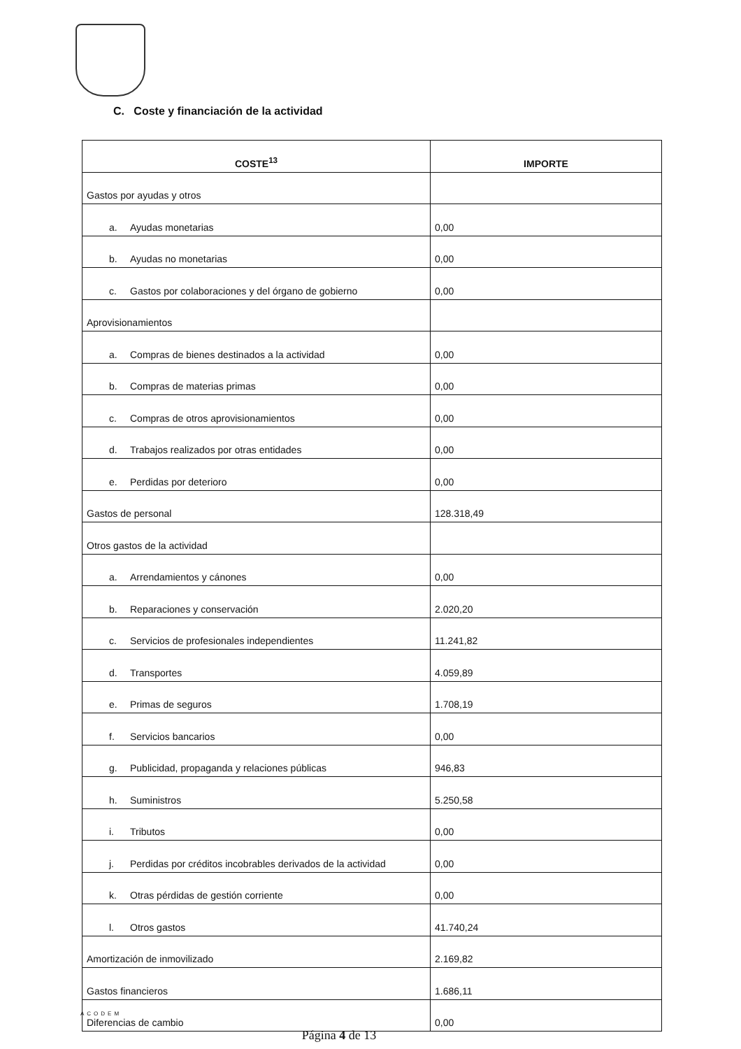C. Coste y financiación de la actividad
| COSTE<sup>13</sup> | IMPORTE |
| --- | --- |
| Gastos por ayudas y otros | |
| a. Ayudas monetarias | 0,00 |
| b. Ayudas no monetarias | 0,00 |
| c. Gastos por colaboraciones y del órgano de gobierno | 0,00 |
| Aprovisionamientos | |
| a. Compras de bienes destinados a la actividad | 0,00 |
| b. Compras de materias primas | 0,00 |
| c. Compras de otros aprovisionamientos | 0,00 |
| d. Trabajos realizados por otras entidades | 0,00 |
| e. Perdidas por deterioro | 0,00 |
| Gastos de personal | 128.318,49 |
| Otros gastos de la actividad | |
| a. Arrendamientos y cánones | 0,00 |
| b. Reparaciones y conservación | 2.020,20 |
| c. Servicios de profesionales independientes | 11.241,82 |
| d. Transportes | 4.059,89 |
| e. Primas de seguros | 1.708,19 |
| f. Servicios bancarios | 0,00 |
| g. Publicidad, propaganda y relaciones públicas | 946,83 |
| h. Suministros | 5.250,58 |
| i. Tributos | 0,00 |
| j. Perdidas por créditos incobrables derivados de la actividad | 0,00 |
| k. Otras pérdidas de gestión corriente | 0,00 |
| l. Otros gastos | 41.740,24 |
| Amortización de inmovilizado | 2.169,82 |
| Gastos financieros | 1.686,11 |
| Diferencias de cambio | 0,00 |
ACODEM
Página 4 de 13